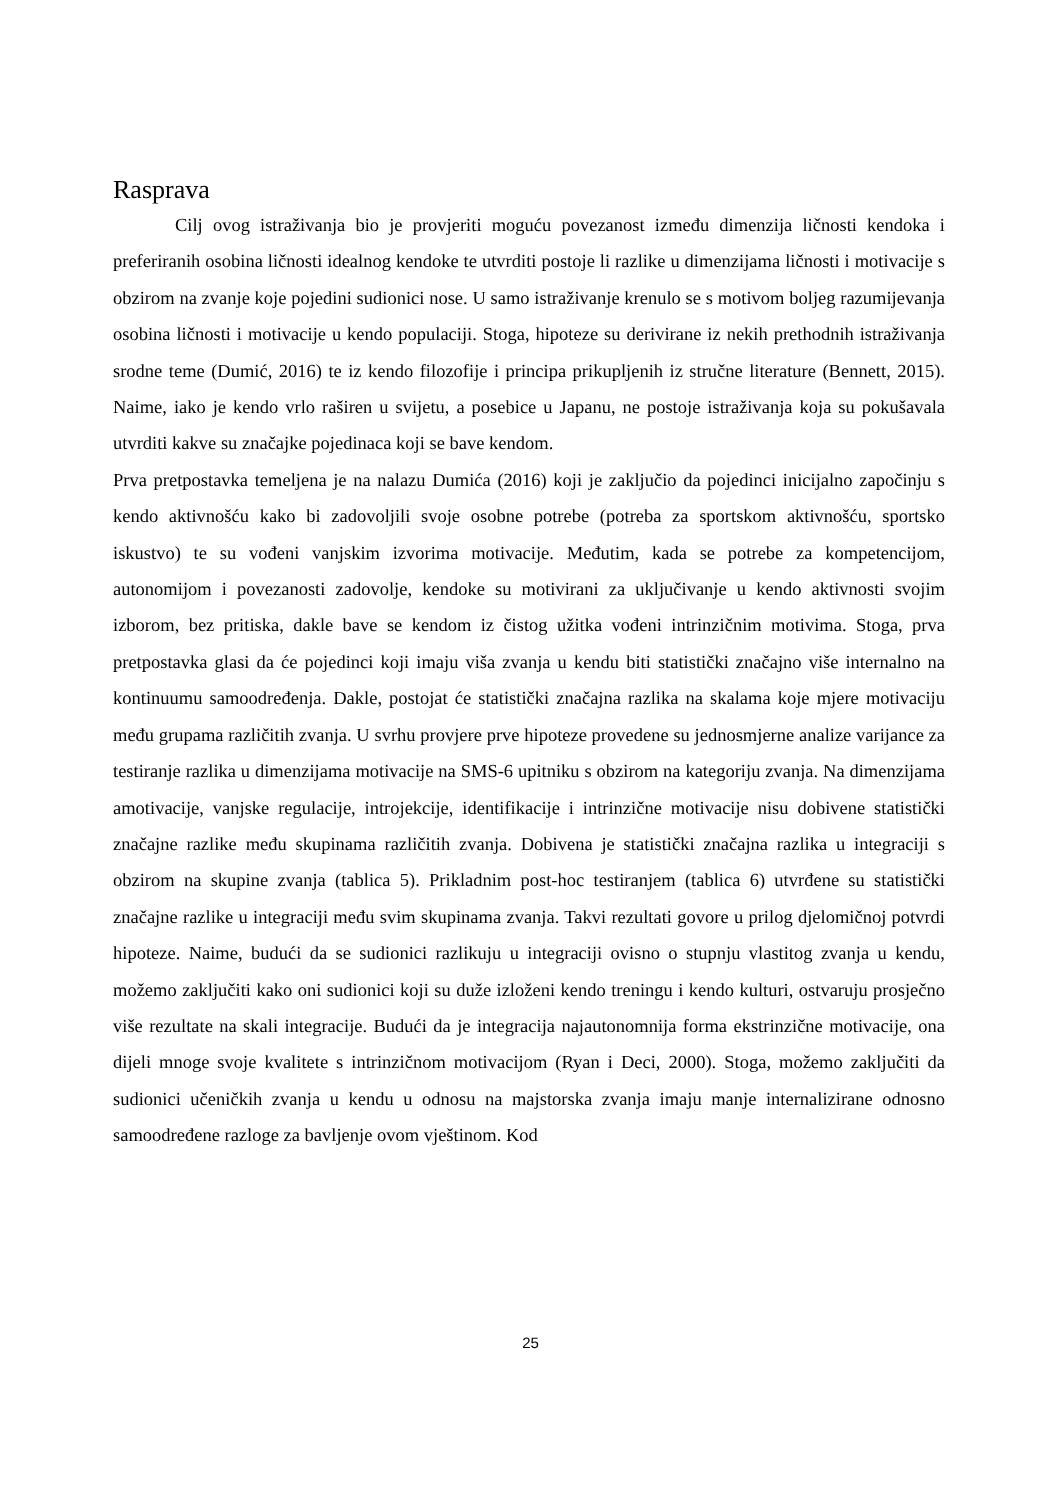Rasprava
Cilj ovog istraživanja bio je provjeriti moguću povezanost između dimenzija ličnosti kendoka i preferiranih osobina ličnosti idealnog kendoke te utvrditi postoje li razlike u dimenzijama ličnosti i motivacije s obzirom na zvanje koje pojedini sudionici nose. U samo istraživanje krenulo se s motivom boljeg razumijevanja osobina ličnosti i motivacije u kendo populaciji. Stoga, hipoteze su derivirane iz nekih prethodnih istraživanja srodne teme (Dumić, 2016) te iz kendo filozofije i principa prikupljenih iz stručne literature (Bennett, 2015). Naime, iako je kendo vrlo raširen u svijetu, a posebice u Japanu, ne postoje istraživanja koja su pokušavala utvrditi kakve su značajke pojedinaca koji se bave kendom.
Prva pretpostavka temeljena je na nalazu Dumića (2016) koji je zaključio da pojedinci inicijalno započinju s kendo aktivnošću kako bi zadovoljili svoje osobne potrebe (potreba za sportskom aktivnošću, sportsko iskustvo) te su vođeni vanjskim izvorima motivacije. Međutim, kada se potrebe za kompetencijom, autonomijom i povezanosti zadovolje, kendoke su motivirani za uključivanje u kendo aktivnosti svojim izborom, bez pritiska, dakle bave se kendom iz čistog užitka vođeni intrinzičnim motivima. Stoga, prva pretpostavka glasi da će pojedinci koji imaju viša zvanja u kendu biti statistički značajno više internalno na kontinuumu samoodređenja. Dakle, postojat će statistički značajna razlika na skalama koje mjere motivaciju među grupama različitih zvanja. U svrhu provjere prve hipoteze provedene su jednosmjerne analize varijance za testiranje razlika u dimenzijama motivacije na SMS-6 upitniku s obzirom na kategoriju zvanja. Na dimenzijama amotivacije, vanjske regulacije, introjekcije, identifikacije i intrinzične motivacije nisu dobivene statistički značajne razlike među skupinama različitih zvanja. Dobivena je statistički značajna razlika u integraciji s obzirom na skupine zvanja (tablica 5). Prikladnim post-hoc testiranjem (tablica 6) utvrđene su statistički značajne razlike u integraciji među svim skupinama zvanja. Takvi rezultati govore u prilog djelomičnoj potvrdi hipoteze. Naime, budući da se sudionici razlikuju u integraciji ovisno o stupnju vlastitog zvanja u kendu, možemo zaključiti kako oni sudionici koji su duže izloženi kendo treningu i kendo kulturi, ostvaruju prosječno više rezultate na skali integracije. Budući da je integracija najautonomnija forma ekstrinzične motivacije, ona dijeli mnoge svoje kvalitete s intrinzičnom motivacijom (Ryan i Deci, 2000). Stoga, možemo zaključiti da sudionici učeničkih zvanja u kendu u odnosu na majstorska zvanja imaju manje internalizirane odnosno samoodređene razloge za bavljenje ovom vještinom. Kod
25